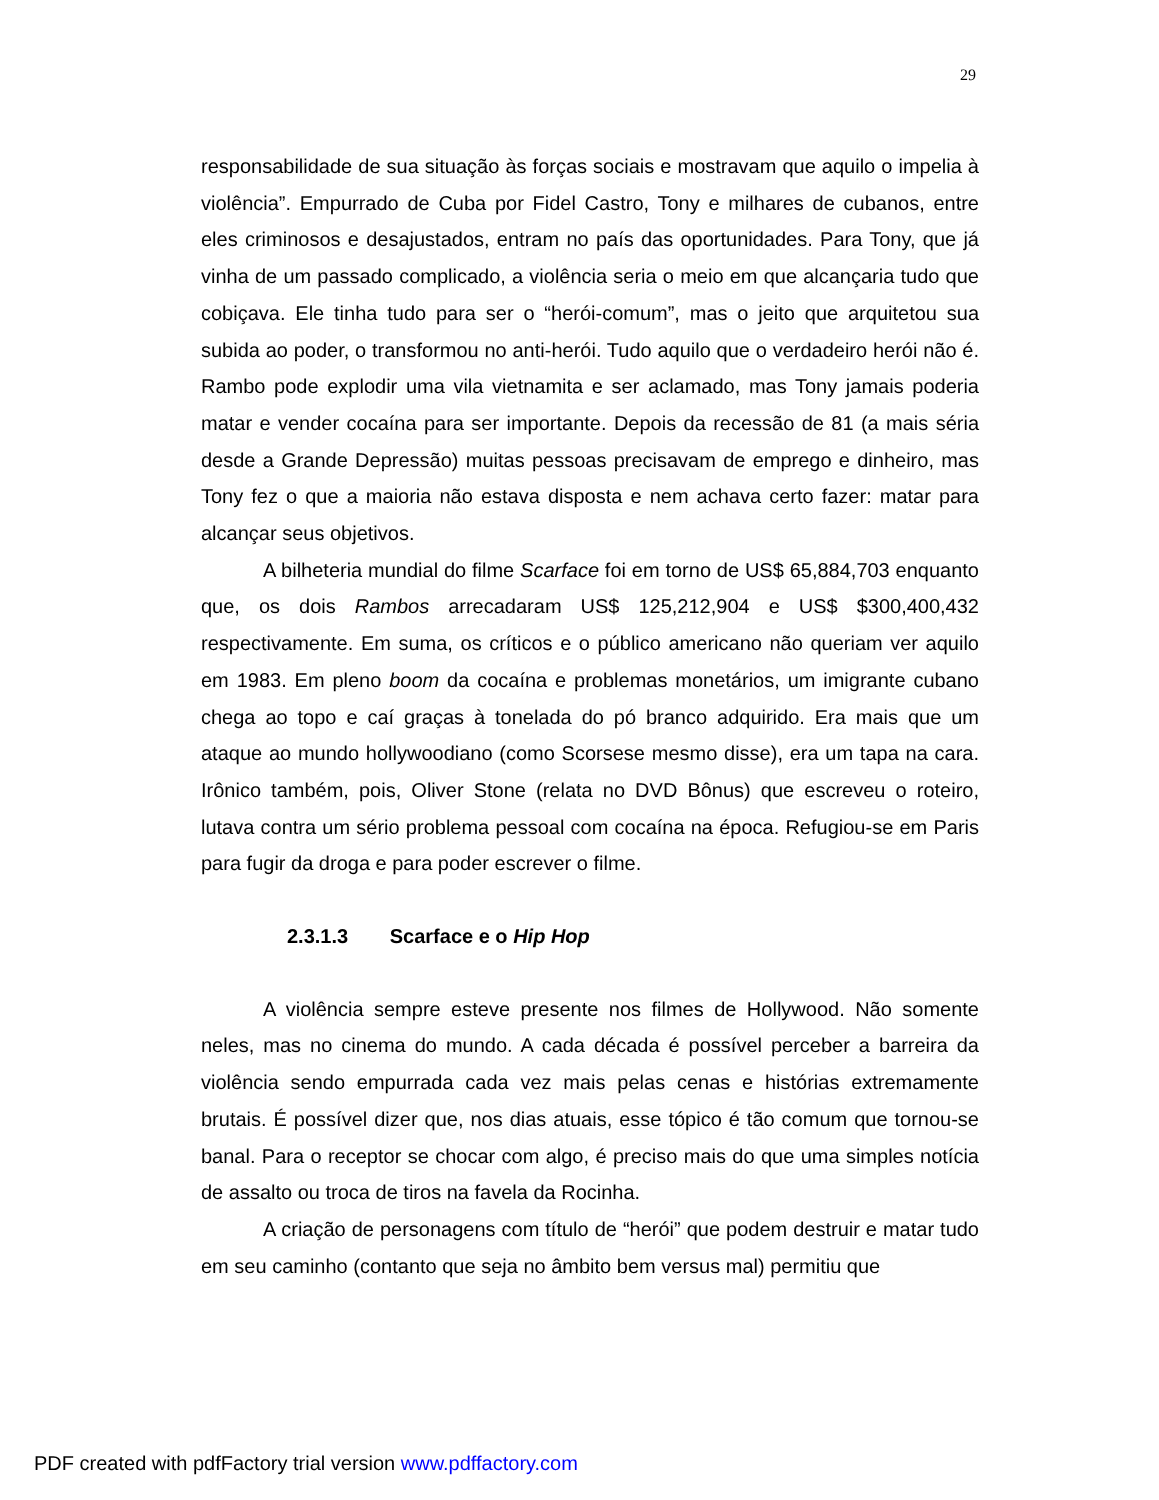29
responsabilidade de sua situação às forças sociais e mostravam que aquilo o impelia à violência”. Empurrado de Cuba por Fidel Castro, Tony e milhares de cubanos, entre eles criminosos e desajustados, entram no país das oportunidades. Para Tony, que já vinha de um passado complicado, a violência seria o meio em que alcançaria tudo que cobiçava. Ele tinha tudo para ser o “herói-comum”, mas o jeito que arquitetou sua subida ao poder, o transformou no anti-herói. Tudo aquilo que o verdadeiro herói não é. Rambo pode explodir uma vila vietnamita e ser aclamado, mas Tony jamais poderia matar e vender cocaína para ser importante. Depois da recessão de 81 (a mais séria desde a Grande Depressão) muitas pessoas precisavam de emprego e dinheiro, mas Tony fez o que a maioria não estava disposta e nem achava certo fazer: matar para alcançar seus objetivos.
A bilheteria mundial do filme Scarface foi em torno de US$ 65,884,703 enquanto que, os dois Rambos arrecadaram US$ 125,212,904 e US$ $300,400,432 respectivamente. Em suma, os críticos e o público americano não queriam ver aquilo em 1983. Em pleno boom da cocaína e problemas monetários, um imigrante cubano chega ao topo e caí graças à tonelada do pó branco adquirido. Era mais que um ataque ao mundo hollywoodiano (como Scorsese mesmo disse), era um tapa na cara. Irônico também, pois, Oliver Stone (relata no DVD Bônus) que escreveu o roteiro, lutava contra um sério problema pessoal com cocaína na época. Refugiou-se em Paris para fugir da droga e para poder escrever o filme.
2.3.1.3 Scarface e o Hip Hop
A violência sempre esteve presente nos filmes de Hollywood. Não somente neles, mas no cinema do mundo. A cada década é possível perceber a barreira da violência sendo empurrada cada vez mais pelas cenas e histórias extremamente brutais. É possível dizer que, nos dias atuais, esse tópico é tão comum que tornou-se banal. Para o receptor se chocar com algo, é preciso mais do que uma simples notícia de assalto ou troca de tiros na favela da Rocinha.
A criação de personagens com título de “herói” que podem destruir e matar tudo em seu caminho (contanto que seja no âmbito bem versus mal) permitiu que
PDF created with pdfFactory trial version www.pdffactory.com